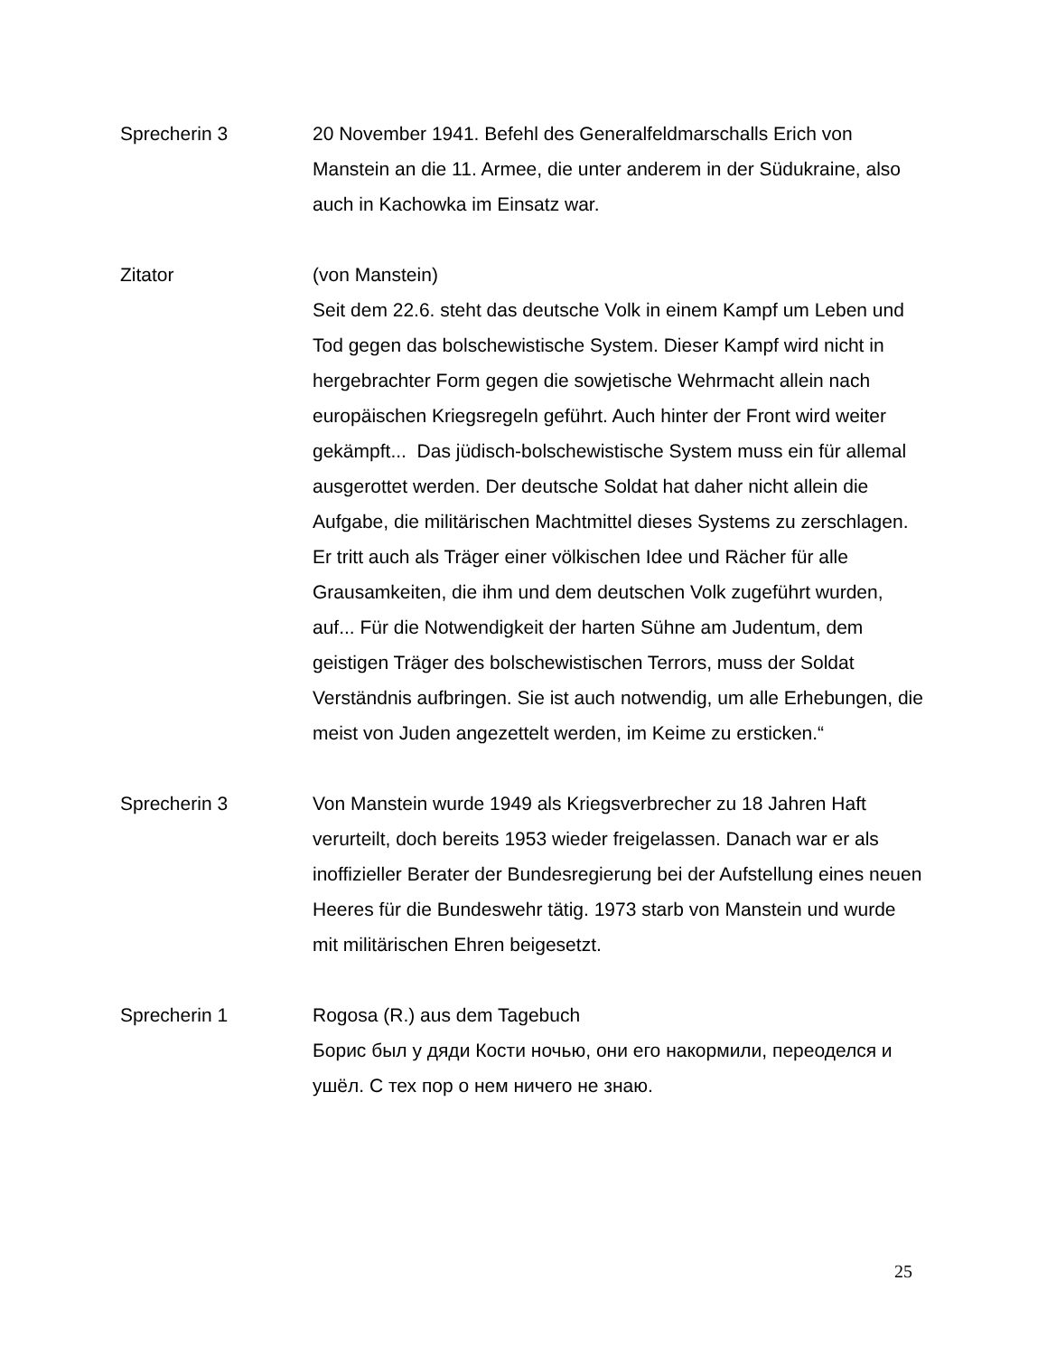Sprecherin 3 20 November 1941. Befehl des Generalfeldmarschalls Erich von Manstein an die 11. Armee, die unter anderem in der Südukraine, also auch in Kachowka im Einsatz war.
Zitator (von Manstein)
Seit dem 22.6. steht das deutsche Volk in einem Kampf um Leben und Tod gegen das bolschewistische System. Dieser Kampf wird nicht in hergebrachter Form gegen die sowjetische Wehrmacht allein nach europäischen Kriegsregeln geführt. Auch hinter der Front wird weiter gekämpft... Das jüdisch-bolschewistische System muss ein für allemal ausgerottet werden. Der deutsche Soldat hat daher nicht allein die Aufgabe, die militärischen Machtmittel dieses Systems zu zerschlagen. Er tritt auch als Träger einer völkischen Idee und Rächer für alle Grausamkeiten, die ihm und dem deutschen Volk zugeführt wurden, auf... Für die Notwendigkeit der harten Sühne am Judentum, dem geistigen Träger des bolschewistischen Terrors, muss der Soldat Verständnis aufbringen. Sie ist auch notwendig, um alle Erhebungen, die meist von Juden angezettelt werden, im Keime zu ersticken.“
Sprecherin 3 Von Manstein wurde 1949 als Kriegsverbrecher zu 18 Jahren Haft verurteilt, doch bereits 1953 wieder freigelassen. Danach war er als inoffizieller Berater der Bundesregierung bei der Aufstellung eines neuen Heeres für die Bundeswehr tätig. 1973 starb von Manstein und wurde mit militärischen Ehren beigesetzt.
Sprecherin 1 Rogosa (R.) aus dem Tagebuch
Борис был у дяди Кости ночью, они его накормили, переоделся и ушёл. С тех пор о нем ничего не знаю.
25